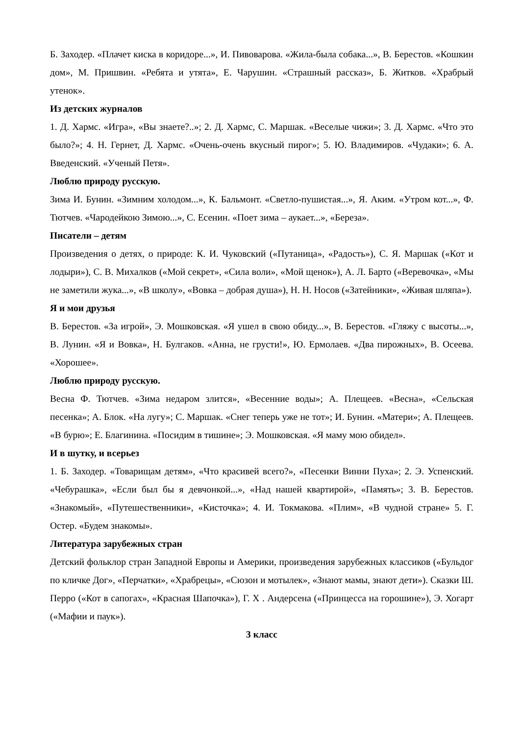Б. Заходер. «Плачет киска в коридоре...», И. Пивоварова. «Жила-была собака...», В. Берестов. «Кошкин дом», М. Пришвин. «Ребята и утята», Е. Чарушин. «Страшный рассказ», Б. Житков. «Храбрый утенок».
Из детских журналов
1. Д. Хармс. «Игра», «Вы знаете?..»; 2. Д. Хармс, С. Маршак. «Веселые чижи»; 3. Д. Хармс. «Что это было?»; 4. Н. Гернет, Д. Хармс. «Очень-очень вкусный пирог»; 5. Ю. Владимиров. «Чудаки»; 6. А. Введенский. «Ученый Петя».
Люблю природу русскую.
Зима И. Бунин. «Зимним холодом...», К. Бальмонт. «Светло-пушистая...», Я. Аким. «Утром кот...», Ф. Тютчев. «Чародейкою Зимою...», С. Есенин. «Поет зима – аукает...», «Береза».
Писатели – детям
Произведения о детях, о природе: К. И. Чуковский («Путаница», «Радость»), С. Я. Маршак («Кот и лодыри»), С. В. Михалков («Мой секрет», «Сила воли», «Мой щенок»), А. Л. Барто («Веревочка», «Мы не заметили жука...», «В школу», «Вовка – добрая душа»), Н. Н. Носов («Затейники», «Живая шляпа»).
Я и мои друзья
В. Берестов. «За игрой», Э. Мошковская. «Я ушел в свою обиду...», В. Берестов. «Гляжу с высоты...», В. Лунин. «Я и Вовка», Н. Булгаков. «Анна, не грусти!», Ю. Ермолаев. «Два пирожных», В. Осеева. «Хорошее».
Люблю природу русскую.
Весна Ф. Тютчев. «Зима недаром злится», «Весенние воды»; А. Плещеев. «Весна», «Сельская песенка»; А. Блок. «На лугу»; С. Маршак. «Снег теперь уже не тот»; И. Бунин. «Матери»; А. Плещеев. «В бурю»; Е. Благинина. «Посидим в тишине»; Э. Мошковская. «Я маму мою обидел».
И в шутку, и всерьез
1. Б. Заходер. «Товарищам детям», «Что красивей всего?», «Песенки Винни Пуха»; 2. Э. Успенский. «Чебурашка», «Если был бы я девчонкой...», «Над нашей квартирой», «Память»; 3. В. Берестов. «Знакомый», «Путешественники», «Кисточка»; 4. И. Токмакова. «Плим», «В чудной стране» 5. Г. Остер. «Будем знакомы».
Литература зарубежных стран
Детский фольклор стран Западной Европы и Америки, произведения зарубежных классиков («Бульдог по кличке Дог», «Перчатки», «Храбрецы», «Сюзон и мотылек», «Знают мамы, знают дети»). Сказки Ш. Перро («Кот в сапогах», «Красная Шапочка»), Г. Х . Андерсена («Принцесса на горошине»), Э. Хогарт («Мафии и паук»).
3 класс